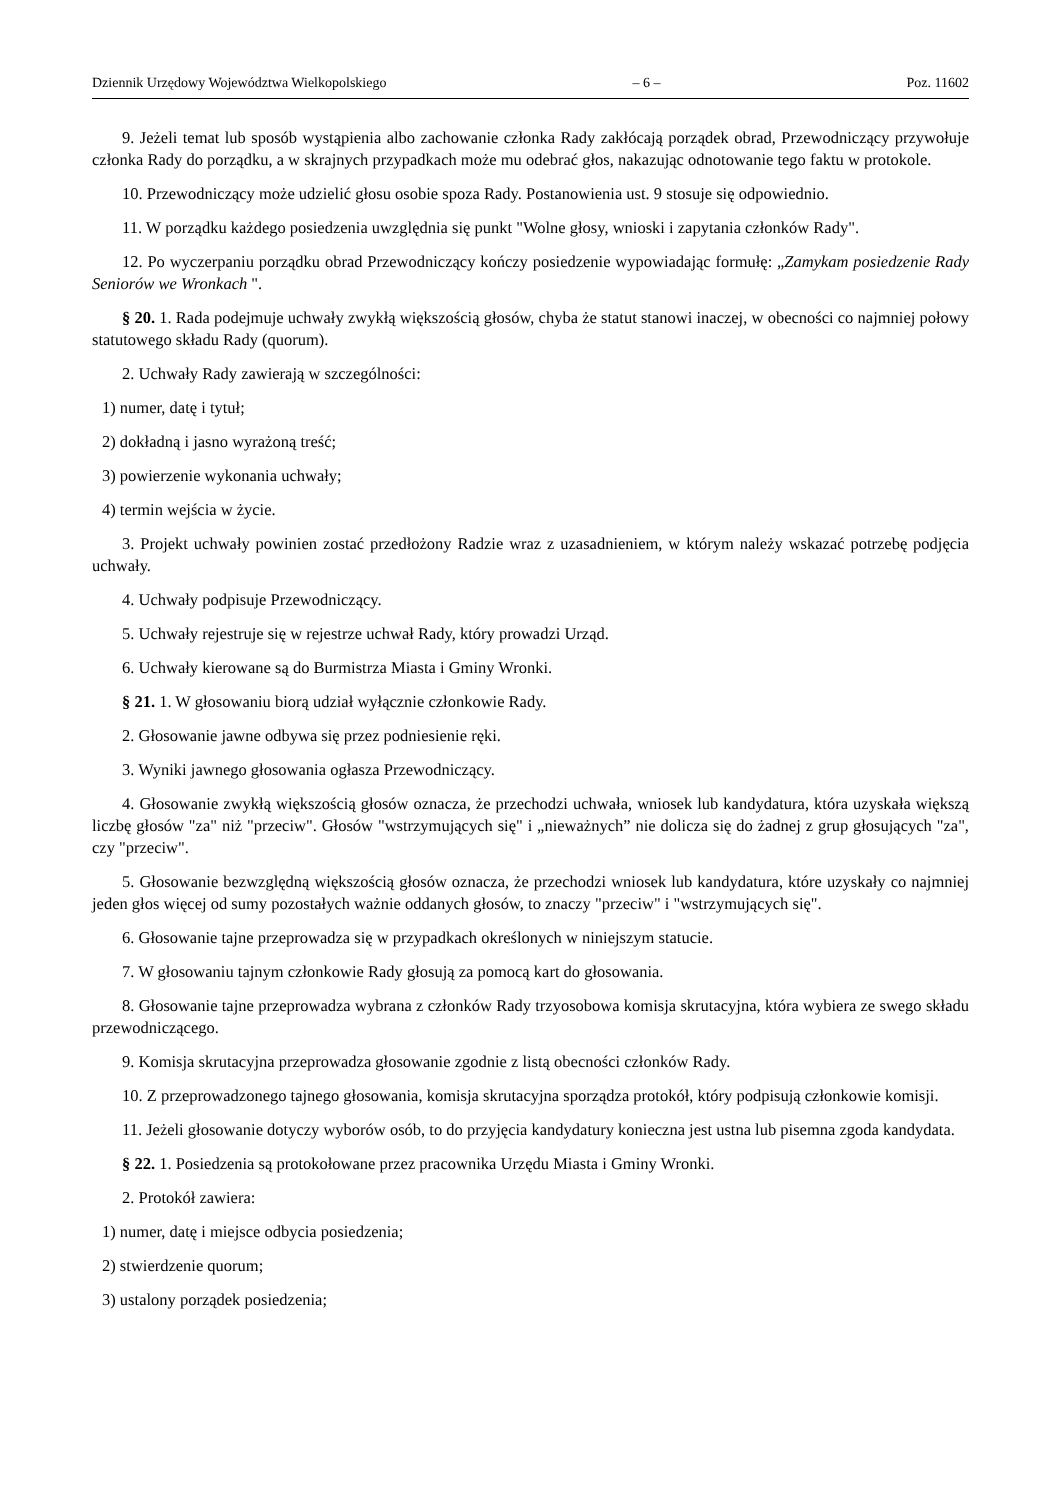Dziennik Urzędowy Województwa Wielkopolskiego – 6 – Poz. 11602
9. Jeżeli temat lub sposób wystąpienia albo zachowanie członka Rady zakłócają porządek obrad, Przewodniczący przywołuje członka Rady do porządku, a w skrajnych przypadkach może mu odebrać głos, nakazując odnotowanie tego faktu w protokole.
10. Przewodniczący może udzielić głosu osobie spoza Rady. Postanowienia ust. 9 stosuje się odpowiednio.
11. W porządku każdego posiedzenia uwzględnia się punkt "Wolne głosy, wnioski i zapytania członków Rady".
12. Po wyczerpaniu porządku obrad Przewodniczący kończy posiedzenie wypowiadając formułę: „Zamykam posiedzenie Rady Seniorów we Wronkach ".
§ 20. 1. Rada podejmuje uchwały zwykłą większością głosów, chyba że statut stanowi inaczej, w obecności co najmniej połowy statutowego składu Rady (quorum).
2. Uchwały Rady zawierają w szczególności:
1) numer, datę i tytuł;
2) dokładną i jasno wyrażoną treść;
3) powierzenie wykonania uchwały;
4) termin wejścia w życie.
3. Projekt uchwały powinien zostać przedłożony Radzie wraz z uzasadnieniem, w którym należy wskazać potrzebę podjęcia uchwały.
4. Uchwały podpisuje Przewodniczący.
5. Uchwały rejestruje się w rejestrze uchwał Rady, który prowadzi Urząd.
6. Uchwały kierowane są do Burmistrza Miasta i Gminy Wronki.
§ 21. 1. W głosowaniu biorą udział wyłącznie członkowie Rady.
2. Głosowanie jawne odbywa się przez podniesienie ręki.
3. Wyniki jawnego głosowania ogłasza Przewodniczący.
4. Głosowanie zwykłą większością głosów oznacza, że przechodzi uchwała, wniosek lub kandydatura, która uzyskała większą liczbę głosów "za" niż "przeciw". Głosów "wstrzymujących się" i „nieważnych” nie dolicza się do żadnej z grup głosujących "za", czy "przeciw".
5. Głosowanie bezwzględną większością głosów oznacza, że przechodzi wniosek lub kandydatura, które uzyskały co najmniej jeden głos więcej od sumy pozostałych ważnie oddanych głosów, to znaczy "przeciw" i "wstrzymujących się".
6. Głosowanie tajne przeprowadza się w przypadkach określonych w niniejszym statucie.
7. W głosowaniu tajnym członkowie Rady głosują za pomocą kart do głosowania.
8. Głosowanie tajne przeprowadza wybrana z członków Rady trzyosobowa komisja skrutacyjna, która wybiera ze swego składu przewodniczącego.
9. Komisja skrutacyjna przeprowadza głosowanie zgodnie z listą obecności członków Rady.
10. Z przeprowadzonego tajnego głosowania, komisja skrutacyjna sporządza protokół, który podpisują członkowie komisji.
11. Jeżeli głosowanie dotyczy wyborów osób, to do przyjęcia kandydatury konieczna jest ustna lub pisemna zgoda kandydata.
§ 22. 1. Posiedzenia są protokołowane przez pracownika Urzędu Miasta i Gminy Wronki.
2. Protokół zawiera:
1) numer, datę i miejsce odbycia posiedzenia;
2) stwierdzenie quorum;
3) ustalony porządek posiedzenia;